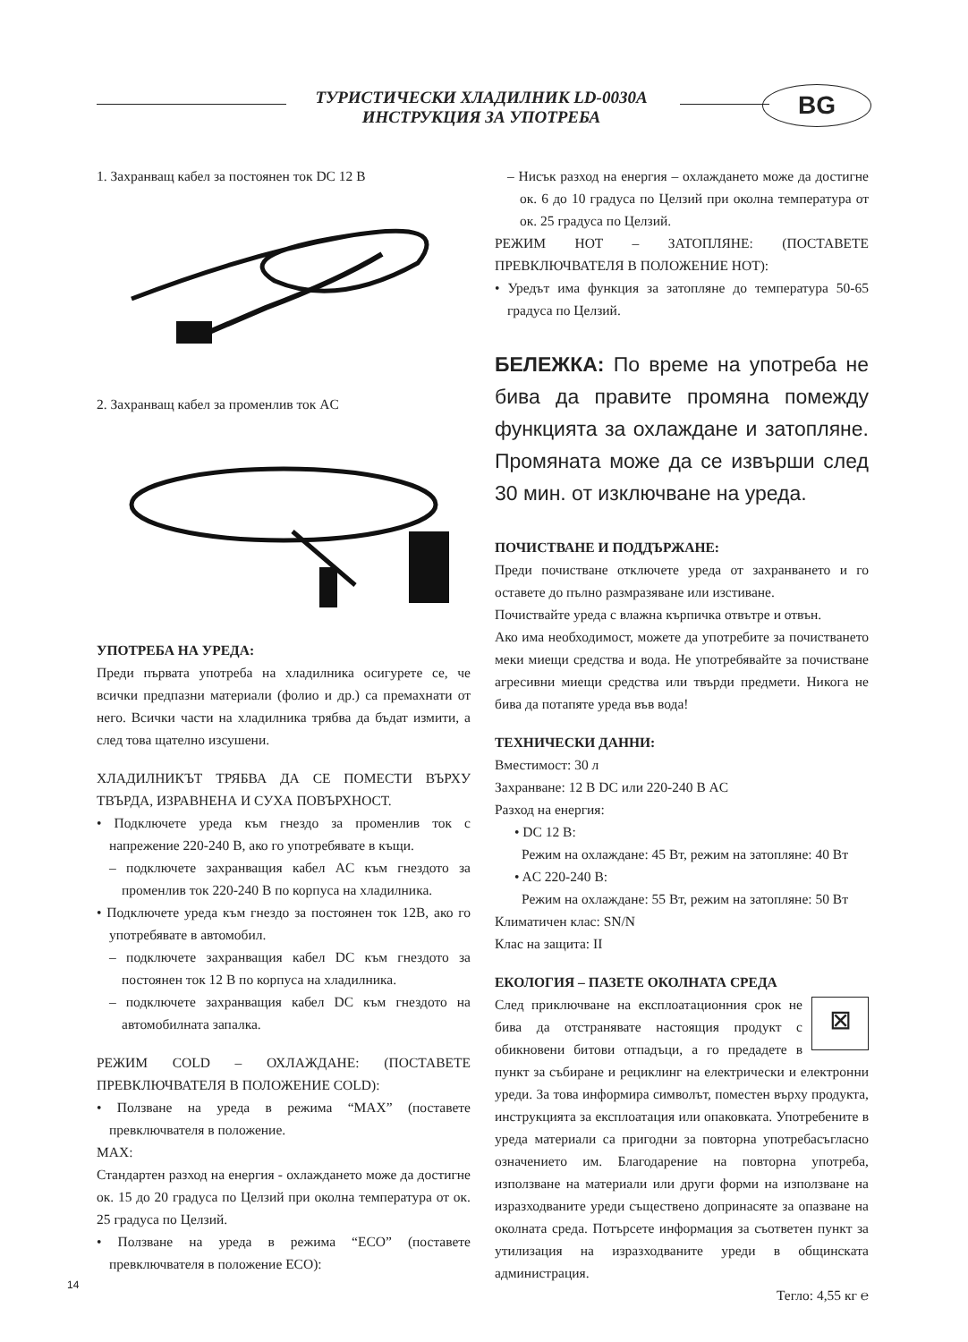ТУРИСТИЧЕСКИ ХЛАДИЛНИК LD-0030A
ИНСТРУКЦИЯ ЗА УПОТРЕБА
BG
1. Захранващ кабел за постоянен ток DC 12 В
2. Захранващ кабел за променлив ток AC
УПОТРЕБА НА УРЕДА:
Преди първата употреба на хладилника осигурете се, че всички предпазни материали (фолио и др.) са премахнати от него. Всички части на хладилника трябва да бъдат измити, а след това щателно изсушени.
ХЛАДИЛНИКЪТ ТРЯБВА ДА СЕ ПОМЕСТИ ВЪРХУ ТВЪРДА, ИЗРАВНЕНА И СУХА ПОВЪРХНОСТ.
• Подключете уреда към гнездо за променлив ток с напрежение 220-240 В, ако го употребявате в къщи.
– подключете захранващия кабел AC към гнездото за променлив ток 220-240 В по корпуса на хладилника.
• Подключете уреда към гнездо за постоянен ток 12В, ако го употребявате в автомобил.
– подключете захранващия кабел DC към гнездото за постоянен ток 12 В по корпуса на хладилника.
– подключете захранващия кабел DC към гнездото на автомобилната запалка.
РЕЖИМ COLD – ОХЛАЖДАНЕ: (ПОСТАВЕТЕ ПРЕВКЛЮЧВАТЕЛЯ В ПОЛОЖЕНИЕ COLD):
• Ползване на уреда в режима “MAX” (поставете превключвателя в положение.
MAX:
Стандартен разход на енергия - охлаждането може да достигне ок. 15 до 20 градуса по Целзий при околна температура от ок. 25 градуса по Целзий.
• Ползване на уреда в режима “ECO” (поставете превключвателя в положение ECO):
– Нисък разход на енергия – охлаждането може да достигне ок. 6 до 10 градуса по Целзий при околна температура от ок. 25 градуса по Целзий.
РЕЖИМ HOT – ЗАТОПЛЯНЕ: (ПОСТАВЕТЕ ПРЕВКЛЮЧВАТЕЛЯ В ПОЛОЖЕНИЕ HOT):
• Уредът има функция за затопляне до температура 50-65 градуса по Целзий.
БЕЛЕЖКА: По време на употреба не бива да правите промяна помежду функцията за охлаждане и затопляне. Промяната може да се извърши след 30 мин. от изключване на уреда.
ПОЧИСТВАНЕ И ПОДДЪРЖАНЕ:
Преди почистване отключете уреда от захранването и го оставете до пълно размразяване или изстиване.
Почиствайте уреда с влажна кърпичка отвътре и отвън.
Ако има необходимост, можете да употребите за почистването меки миещи средства и вода. Не употребявайте за почистване агресивни миещи средства или твърди предмети. Никога не бива да потапяте уреда във вода!
ТЕХНИЧЕСКИ ДАННИ:
Вместимост: 30 л
Захранване: 12 В DC или 220-240 В AC
Разход на енергия:
• DC 12 В:
Режим на охлаждане: 45 Вт, режим на затопляне: 40 Вт
• AC 220-240 В:
Режим на охлаждане: 55 Вт, режим на затопляне: 50 Вт
Климатичен клас: SN/N
Клас на защита: II
ЕКОЛОГИЯ – ПАЗЕТЕ ОКОЛНАТА СРЕДА
⊠
След приключване на експлоатационния срок не бива да отстранявате настоящия продукт с обикновени битови отпадъци, а го предадете в пункт за събиране и рециклинг на електрически и електронни уреди. За това информира символът, поместен върху продукта, инструкцията за експлоатация или опаковката. Употребените в уреда материали са пригодни за повторна употребасъгласно означението им. Благодарение на повторна употреба, използване на материали или други форми на използване на изразходваните уреди съществено допринасяте за опазване на околната среда. Потърсете информация за съответен пункт за утилизация на изразходваните уреди в общинската администрация.
Тегло: 4,55 кг ℮
14